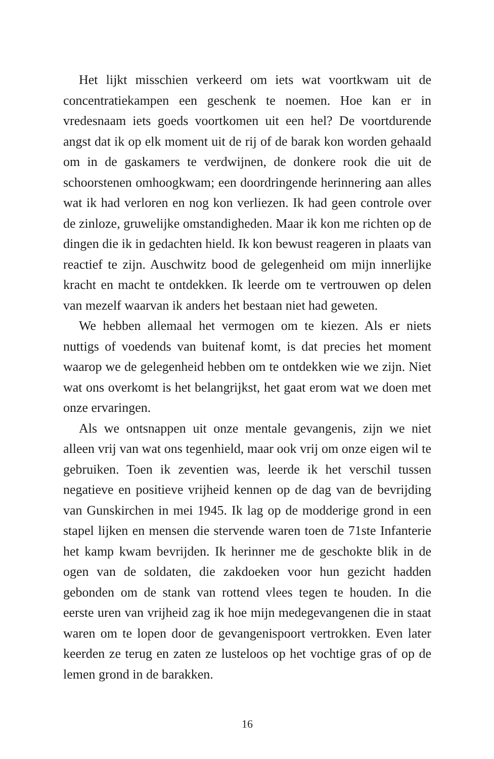Het lijkt misschien verkeerd om iets wat voortkwam uit de concentratiekampen een geschenk te noemen. Hoe kan er in vredesnaam iets goeds voortkomen uit een hel? De voortdurende angst dat ik op elk moment uit de rij of de barak kon worden gehaald om in de gaskamers te verdwijnen, de donkere rook die uit de schoorstenen omhoogkwam; een doordringende herinnering aan alles wat ik had verloren en nog kon verliezen. Ik had geen controle over de zinloze, gruwelijke omstandigheden. Maar ik kon me richten op de dingen die ik in gedachten hield. Ik kon bewust reageren in plaats van reactief te zijn. Auschwitz bood de gelegenheid om mijn innerlijke kracht en macht te ontdekken. Ik leerde om te vertrouwen op delen van mezelf waarvan ik anders het bestaan niet had geweten.
We hebben allemaal het vermogen om te kiezen. Als er niets nuttigs of voedends van buitenaf komt, is dat precies het moment waarop we de gelegenheid hebben om te ontdekken wie we zijn. Niet wat ons overkomt is het belangrijkst, het gaat erom wat we doen met onze ervaringen.
Als we ontsnappen uit onze mentale gevangenis, zijn we niet alleen vrij van wat ons tegenhield, maar ook vrij om onze eigen wil te gebruiken. Toen ik zeventien was, leerde ik het verschil tussen negatieve en positieve vrijheid kennen op de dag van de bevrijding van Gunskirchen in mei 1945. Ik lag op de modderige grond in een stapel lijken en mensen die stervende waren toen de 71ste Infanterie het kamp kwam bevrijden. Ik herinner me de geschokte blik in de ogen van de soldaten, die zakdoeken voor hun gezicht hadden gebonden om de stank van rottend vlees tegen te houden. In die eerste uren van vrijheid zag ik hoe mijn medegevangenen die in staat waren om te lopen door de gevangenispoort vertrokken. Even later keerden ze terug en zaten ze lusteloos op het vochtige gras of op de lemen grond in de barakken.
16